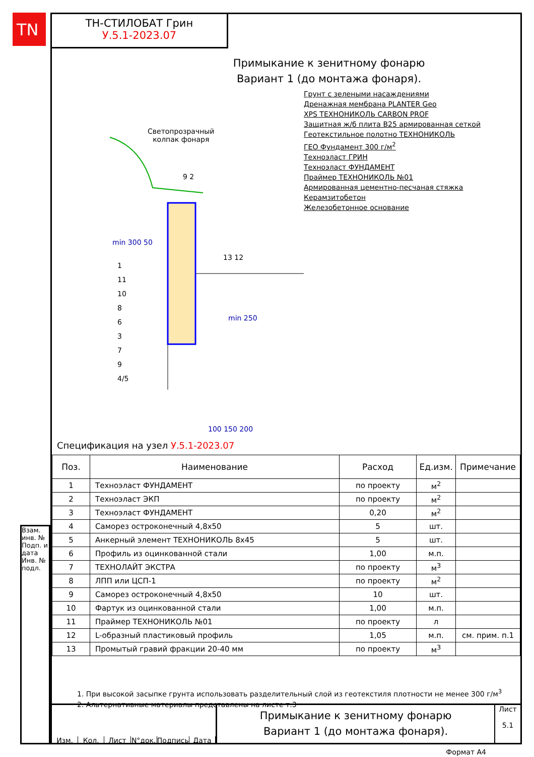TN
Взам. инв. № Подп. и дата Инв. № подл.
ТН-СТИЛОБАТ Грин
У.5.1-2023.07
Примыкание к зенитному фонарю
Вариант 1 (до монтажа фонаря).
Светопрозрачный
колпак фонаря
9 2
13 12
min 300 50
1
11
10
8
6
3
7
9
4/5
min 250
100 150 200
Грунт с зелеными насаждениями
Дренажная мембрана PLANTER Geo
XPS ТЕХНОНИКОЛЬ CARBON PROF
Защитная ж/б плита В25 армированная сеткой
Геотекстильное полотно ТЕХНОНИКОЛЬ
ГЕО Фундамент 300 г/м<sup>2</sup>
Техноэласт ГРИН
Техноэласт ФУНДАМЕНТ
Праймер ТЕХНОНИКОЛЬ №01
Армированная цементно-песчаная стяжка
Керамзитобетон
Железобетонное основание
Спецификация на узел У.5.1-2023.07
| Поз. | Наименование | Расход | Ед.изм. | Примечание |
| --- | --- | --- | --- | --- |
| 1 | Техноэласт ФУНДАМЕНТ | по проекту | м<sup>2</sup> | |
| 2 | Техноэласт ЭКП | по проекту | м<sup>2</sup> | |
| 3 | Техноэласт ФУНДАМЕНТ | 0,20 | м<sup>2</sup> | |
| 4 | Саморез остроконечный 4,8х50 | 5 | шт. | |
| 5 | Анкерный элемент ТЕХНОНИКОЛЬ 8х45 | 5 | шт. | |
| 6 | Профиль из оцинкованной стали | 1,00 | м.п. | |
| 7 | ТЕХНОЛАЙТ ЭКСТРА | по проекту | м<sup>3</sup> | |
| 8 | ЛПП или ЦСП-1 | по проекту | м<sup>2</sup> | |
| 9 | Саморез остроконечный 4,8х50 | 10 | шт. | |
| 10 | Фартук из оцинкованной стали | 1,00 | м.п. | |
| 11 | Праймер ТЕХНОНИКОЛЬ №01 | по проекту | л | |
| 12 | L-образный пластиковый профиль | 1,05 | м.п. | см. прим. п.1 |
| 13 | Промытый гравий фракции 20-40 мм | по проекту | м<sup>3</sup> | |
1. При высокой засыпке грунта использовать разделительный слой из геотекстиля плотности не менее 300 г/м<sup>3</sup>
2. Альтернативные материалы представлены на листе т.3
Изм. Кол. Лист N°док. Подпись Дата
Примыкание к зенитному фонарю
Вариант 1 (до монтажа фонаря).
Лист
5.1
Формат А4